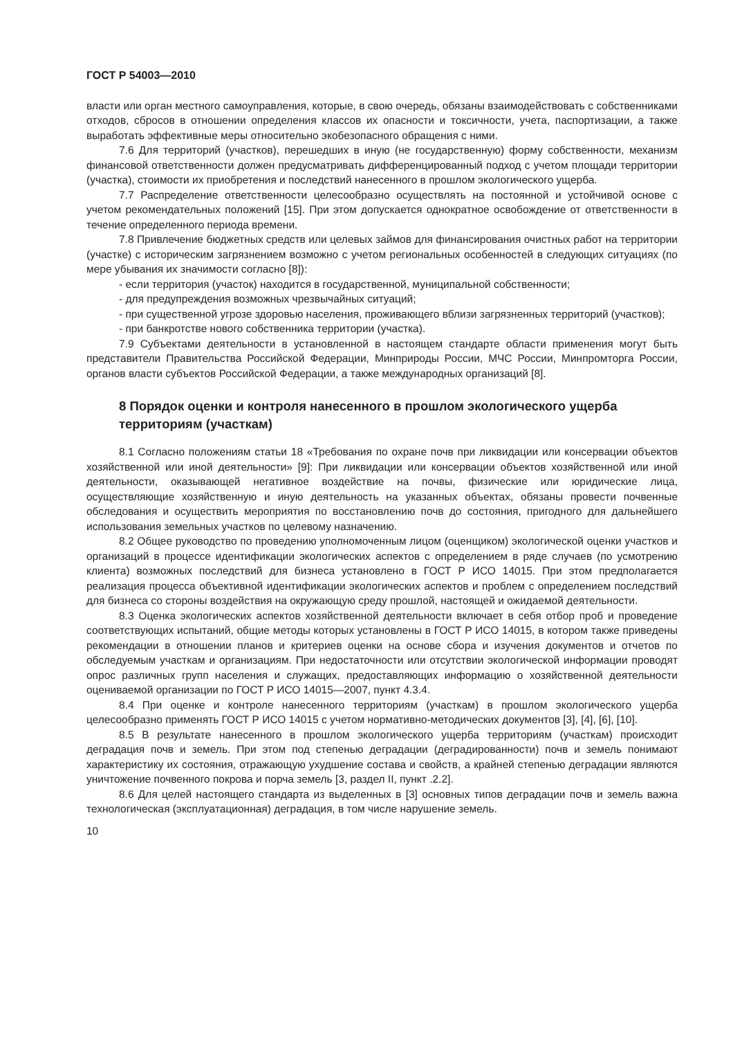ГОСТ Р 54003—2010
власти или орган местного самоуправления, которые, в свою очередь, обязаны взаимодействовать с собственниками отходов, сбросов в отношении определения классов их опасности и токсичности, учета, паспортизации, а также выработать эффективные меры относительно экобезопасного обращения с ними.
7.6 Для территорий (участков), перешедших в иную (не государственную) форму собственности, механизм финансовой ответственности должен предусматривать дифференцированный подход с учетом площади территории (участка), стоимости их приобретения и последствий нанесенного в прошлом экологического ущерба.
7.7 Распределение ответственности целесообразно осуществлять на постоянной и устойчивой основе с учетом рекомендательных положений [15]. При этом допускается однократное освобождение от ответственности в течение определенного периода времени.
7.8 Привлечение бюджетных средств или целевых займов для финансирования очистных работ на территории (участке) с историческим загрязнением возможно с учетом региональных особенностей в следующих ситуациях (по мере убывания их значимости согласно [8]):
- если территория (участок) находится в государственной, муниципальной собственности;
- для предупреждения возможных чрезвычайных ситуаций;
- при существенной угрозе здоровью населения, проживающего вблизи загрязненных территорий (участков);
- при банкротстве нового собственника территории (участка).
7.9 Субъектами деятельности в установленной в настоящем стандарте области применения могут быть представители Правительства Российской Федерации, Минприроды России, МЧС России, Минпромторга России, органов власти субъектов Российской Федерации, а также международных организаций [8].
8 Порядок оценки и контроля нанесенного в прошлом экологического ущерба территориям (участкам)
8.1 Согласно положениям статьи 18 «Требования по охране почв при ликвидации или консервации объектов хозяйственной или иной деятельности» [9]: При ликвидации или консервации объектов хозяйственной или иной деятельности, оказывающей негативное воздействие на почвы, физические или юридические лица, осуществляющие хозяйственную и иную деятельность на указанных объектах, обязаны провести почвенные обследования и осуществить мероприятия по восстановлению почв до состояния, пригодного для дальнейшего использования земельных участков по целевому назначению.
8.2 Общее руководство по проведению уполномоченным лицом (оценщиком) экологической оценки участков и организаций в процессе идентификации экологических аспектов с определением в ряде случаев (по усмотрению клиента) возможных последствий для бизнеса установлено в ГОСТ Р ИСО 14015. При этом предполагается реализация процесса объективной идентификации экологических аспектов и проблем с определением последствий для бизнеса со стороны воздействия на окружающую среду прошлой, настоящей и ожидаемой деятельности.
8.3 Оценка экологических аспектов хозяйственной деятельности включает в себя отбор проб и проведение соответствующих испытаний, общие методы которых установлены в ГОСТ Р ИСО 14015, в котором также приведены рекомендации в отношении планов и критериев оценки на основе сбора и изучения документов и отчетов по обследуемым участкам и организациям. При недостаточности или отсутствии экологической информации проводят опрос различных групп населения и служащих, предоставляющих информацию о хозяйственной деятельности оцениваемой организации по ГОСТ Р ИСО 14015—2007, пункт 4.3.4.
8.4 При оценке и контроле нанесенного территориям (участкам) в прошлом экологического ущерба целесообразно применять ГОСТ Р ИСО 14015 с учетом нормативно-методических документов [3], [4], [6], [10].
8.5 В результате нанесенного в прошлом экологического ущерба территориям (участкам) происходит деградация почв и земель. При этом под степенью деградации (деградированности) почв и земель понимают характеристику их состояния, отражающую ухудшение состава и свойств, а крайней степенью деградации являются уничтожение почвенного покрова и порча земель [3, раздел II, пункт .2.2].
8.6 Для целей настоящего стандарта из выделенных в [3] основных типов деградации почв и земель важна технологическая (эксплуатационная) деградация, в том числе нарушение земель.
10